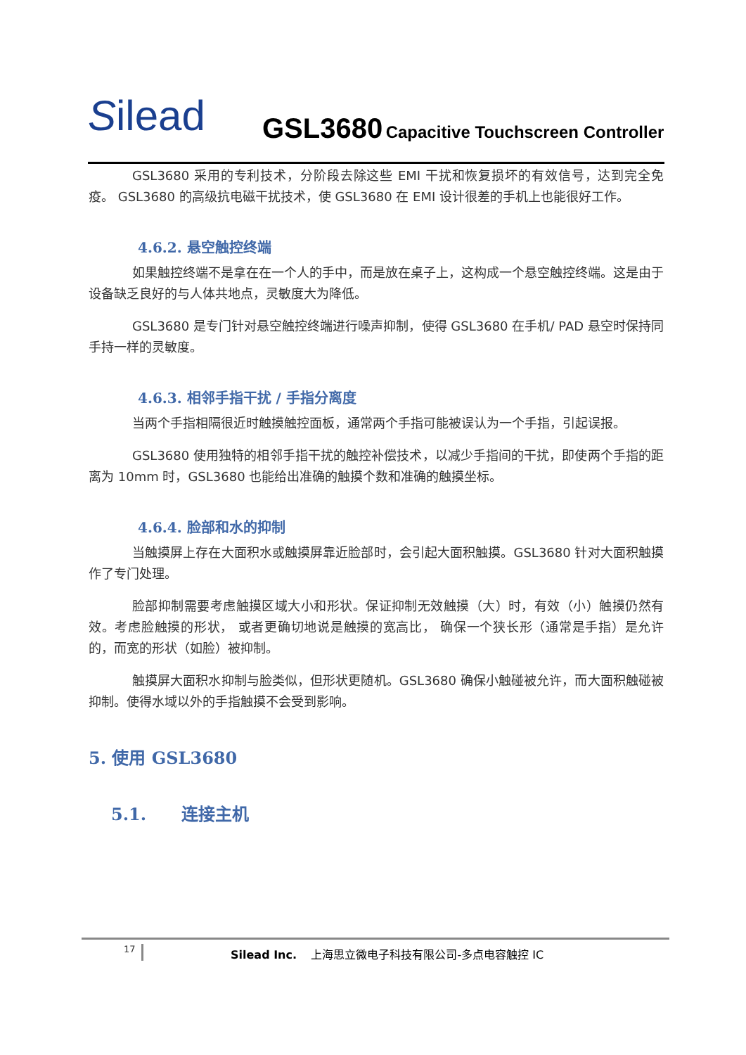Silead
GSL3680 Capacitive Touchscreen Controller
GSL3680 采用的专利技术，分阶段去除这些 EMI 干扰和恢复损坏的有效信号，达到完全免疫。 GSL3680 的高级抗电磁干扰技术，使 GSL3680 在 EMI 设计很差的手机上也能很好工作。
4.6.2. 悬空触控终端
如果触控终端不是拿在在一个人的手中，而是放在桌子上，这构成一个悬空触控终端。这是由于设备缺乏良好的与人体共地点，灵敏度大为降低。
GSL3680 是专门针对悬空触控终端进行噪声抑制，使得 GSL3680 在手机/ PAD 悬空时保持同手持一样的灵敏度。
4.6.3. 相邻手指干扰 / 手指分离度
当两个手指相隔很近时触摸触控面板，通常两个手指可能被误认为一个手指，引起误报。
GSL3680 使用独特的相邻手指干扰的触控补偿技术，以减少手指间的干扰，即使两个手指的距离为 10mm 时，GSL3680 也能给出准确的触摸个数和准确的触摸坐标。
4.6.4. 脸部和水的抑制
当触摸屏上存在大面积水或触摸屏靠近脸部时，会引起大面积触摸。GSL3680 针对大面积触摸作了专门处理。
脸部抑制需要考虑触摸区域大小和形状。保证抑制无效触摸（大）时，有效（小）触摸仍然有效。考虑脸触摸的形状， 或者更确切地说是触摸的宽高比， 确保一个狭长形（通常是手指）是允许的，而宽的形状（如脸）被抑制。
触摸屏大面积水抑制与脸类似，但形状更随机。GSL3680 确保小触碰被允许，而大面积触碰被抑制。使得水域以外的手指触摸不会受到影响。
5. 使用 GSL3680
5.1. 连接主机
17
Silead Inc. 上海思立微电子科技有限公司-多点电容触控 IC